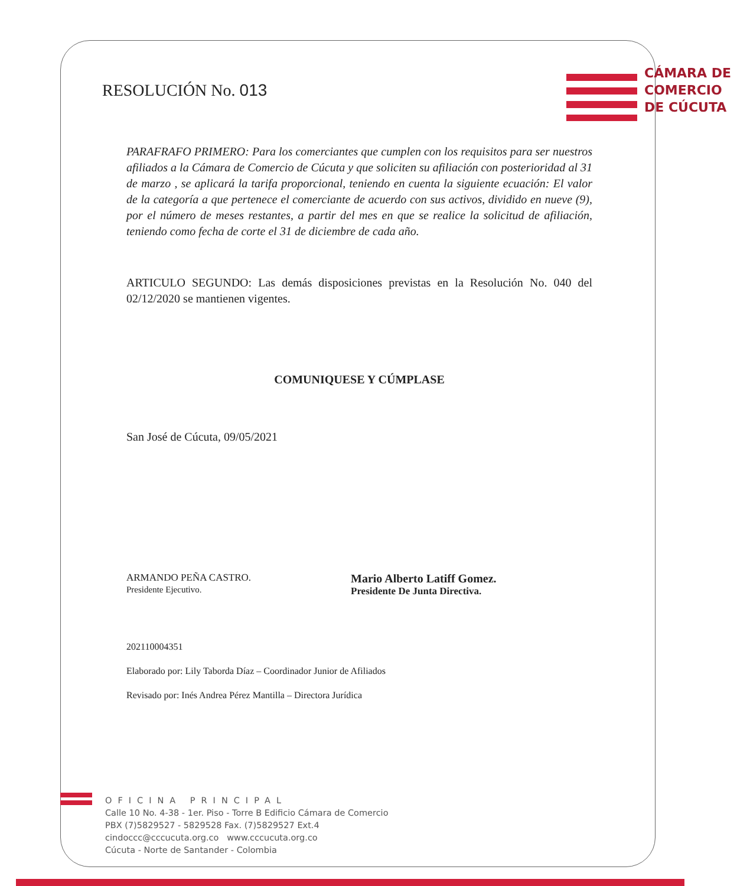RESOLUCIÓN No. 013
CÁMARA DE
COMERCIO
DE CÚCUTA
PARAFRAFO PRIMERO: Para los comerciantes que cumplen con los requisitos para ser nuestros afiliados a la Cámara de Comercio de Cúcuta y que soliciten su afiliación con posterioridad al 31 de marzo , se aplicará la tarifa proporcional, teniendo en cuenta la siguiente ecuación: El valor de la categoría a que pertenece el comerciante de acuerdo con sus activos, dividido en nueve (9), por el número de meses restantes, a partir del mes en que se realice la solicitud de afiliación, teniendo como fecha de corte el 31 de diciembre de cada año.
ARTICULO SEGUNDO: Las demás disposiciones previstas en la Resolución No. 040 del 02/12/2020 se mantienen vigentes.
COMUNIQUESE Y CÚMPLASE
San José de Cúcuta, 09/05/2021
ARMANDO PEÑA CASTRO.
Presidente Ejecutivo.
Mario Alberto Latiff Gomez.
Presidente De Junta Directiva.
202110004351
Elaborado por: Lily Taborda Díaz – Coordinador Junior de Afiliados
Revisado por: Inés Andrea Pérez Mantilla – Directora Jurídica
OFICINA PRINCIPAL
Calle 10 No. 4-38 - 1er. Piso - Torre B Edificio Cámara de Comercio
PBX (7)5829527 - 5829528 Fax. (7)5829527 Ext.4
cindoccc@cccucuta.org.co www.cccucuta.org.co
Cúcuta - Norte de Santander - Colombia